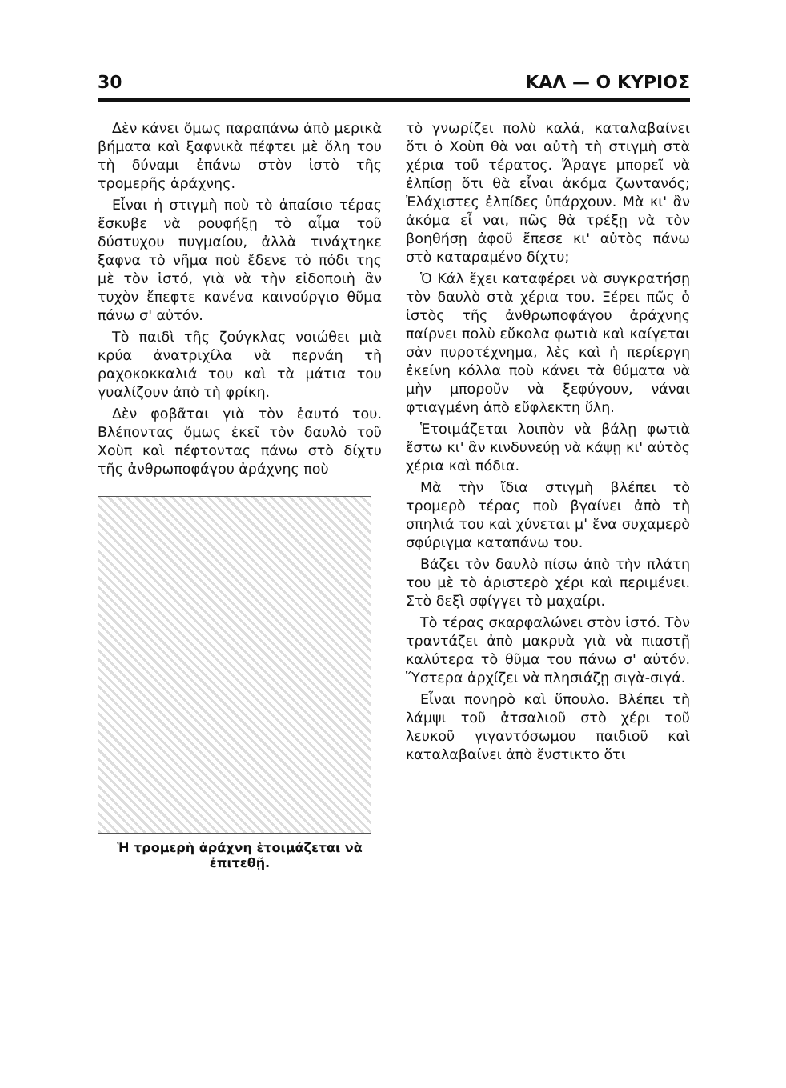30 ΚΑΛ — Ο ΚΥΡΙΟΣ
Δὲν κάνει ὅμως παραπάνω ἀπὸ μερικὰ βήματα καὶ ξαφνικὰ πέφτει μὲ ὅλη του τὴ δύναμι ἐπάνω στὸν ἱστὸ τῆς τρομερῆς ἀράχνης.
Εἶναι ἡ στιγμὴ ποὺ τὸ ἀπαίσιο τέρας ἔσκυβε νὰ ρουφήξῃ τὸ αἷμα τοῦ δύστυχου πυγμαίου, ἀλλὰ τινάχτηκε ξαφνα τὸ νῆμα ποὺ ἔδενε τὸ πόδι της μὲ τὸν ἱστό, γιὰ νὰ τὴν εἰδοποιὴ ἂν τυχὸν ἔπεφτε κανένα καινούργιο θῦμα πάνω σ' αὐτόν.
Τὸ παιδὶ τῆς ζούγκλας νοιώθει μιὰ κρύα ἀνατριχίλα νὰ περνάη τὴ ραχοκοκκαλιά του καὶ τὰ μάτια του γυαλίζουν ἀπὸ τὴ φρίκη.
Δὲν φοβᾶται γιὰ τὸν ἑαυτό του. Βλέποντας ὅμως ἐκεῖ τὸν δαυλὸ τοῦ Χοὺπ καὶ πέφτοντας πάνω στὸ δίχτυ τῆς ἀνθρωποφάγου ἀράχνης ποὺ
Ἡ τρομερὴ ἀράχνη ἑτοιμάζεται νὰ ἐπιτεθῇ.
τὸ γνωρίζει πολὺ καλά, καταλαβαίνει ὅτι ὁ Χοὺπ θὰ ναι αὐτὴ τὴ στιγμὴ στὰ χέρια τοῦ τέρατος. Ἄραγε μπορεῖ νὰ ἐλπίσῃ ὅτι θὰ εἶναι ἀκόμα ζωντανός; Ἐλάχιστες ἐλπίδες ὑπάρχουν. Μὰ κι' ἂν ἀκόμα εἶ ναι, πῶς θὰ τρέξῃ νὰ τὸν βοηθήσῃ ἀφοῦ ἔπεσε κι' αὐτὸς πάνω στὸ καταραμένο δίχτυ;
Ὁ Κάλ ἔχει καταφέρει νὰ συγκρατήσῃ τὸν δαυλὸ στὰ χέρια του. Ξέρει πῶς ὁ ἱστὸς τῆς ἀνθρωποφάγου ἀράχνης παίρνει πολὺ εὔκολα φωτιὰ καὶ καίγεται σὰν πυροτέχνημα, λὲς καὶ ἡ περίεργη ἐκείνη κόλλα ποὺ κάνει τὰ θύματα νὰ μὴν μποροῦν νὰ ξεφύγουν, νάναι φτιαγμένη ἀπὸ εὔφλεκτη ὕλη.
Ἑτοιμάζεται λοιπὸν νὰ βάλῃ φωτιὰ ἔστω κι' ἂν κινδυνεύῃ νὰ κάψῃ κι' αὐτὸς χέρια καὶ πόδια.
Μὰ τὴν ἴδια στιγμὴ βλέπει τὸ τρομερὸ τέρας ποὺ βγαίνει ἀπὸ τὴ σπηλιά του καὶ χύνεται μ' ἕνα συχαμερὸ σφύριγμα καταπάνω του.
Βάζει τὸν δαυλὸ πίσω ἀπὸ τὴν πλάτη του μὲ τὸ ἀριστερὸ χέρι καὶ περιμένει. Στὸ δεξὶ σφίγγει τὸ μαχαίρι.
Τὸ τέρας σκαρφαλώνει στὸν ἱστό. Τὸν τραντάζει ἀπὸ μακρυὰ γιὰ νὰ πιαστῇ καλύτερα τὸ θῦμα του πάνω σ' αὐτόν. Ὕστερα ἀρχίζει νὰ πλησιάζῃ σιγὰ-σιγά.
Εἶναι πονηρὸ καὶ ὕπουλο. Βλέπει τὴ λάμψι τοῦ ἀτσαλιοῦ στὸ χέρι τοῦ λευκοῦ γιγαντόσωμου παιδιοῦ καὶ καταλαβαίνει ἀπὸ ἔνστικτο ὅτι